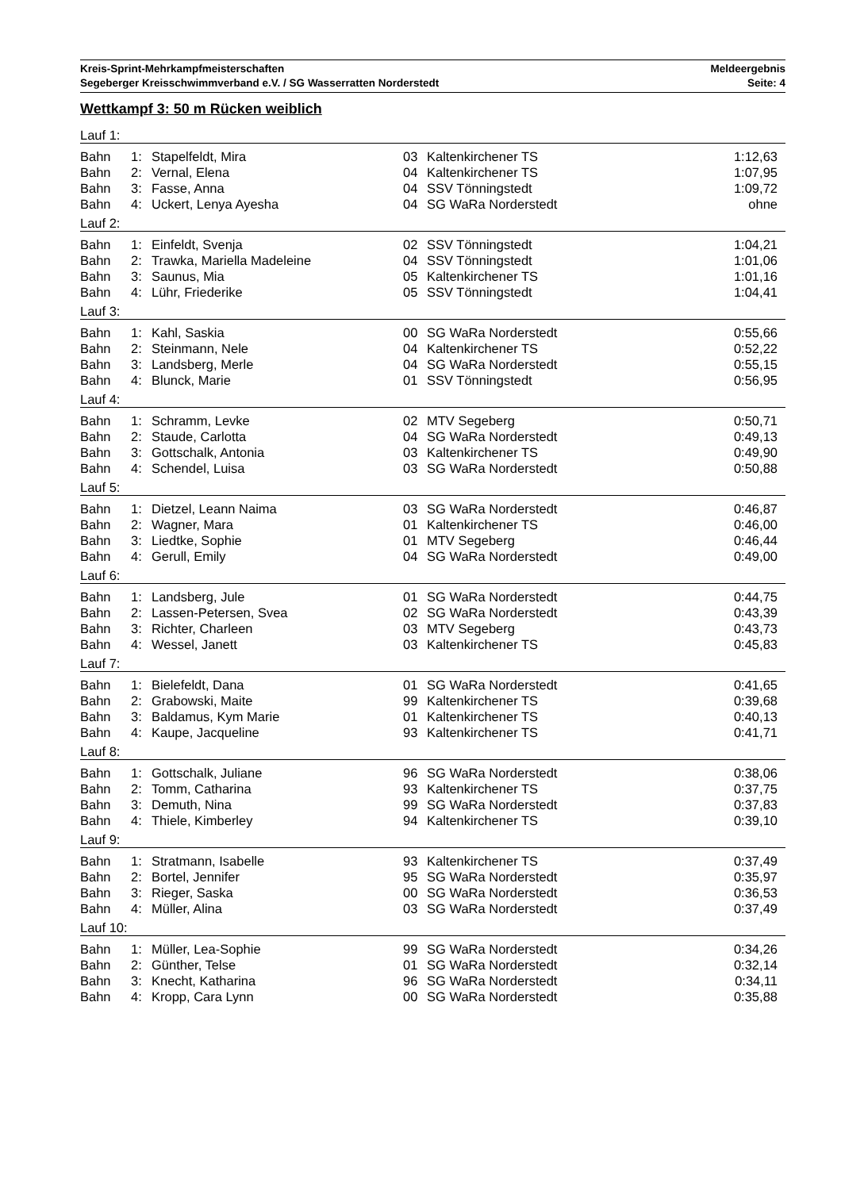Kreis-Sprint-Mehrkampfmeisterschaften Meldeergebnis
Segeberger Kreisschwimmverband e.V. / SG Wasserratten Norderstedt Seite: 4
Wettkampf 3: 50 m Rücken weiblich
| Lauf 1: | | | | | |
| Bahn | 1: | Stapelfeldt, Mira | 03 | Kaltenkirchener TS | 1:12,63 |
| Bahn | 2: | Vernal, Elena | 04 | Kaltenkirchener TS | 1:07,95 |
| Bahn | 3: | Fasse, Anna | 04 | SSV Tönningstedt | 1:09,72 |
| Bahn | 4: | Uckert, Lenya Ayesha | 04 | SG WaRa Norderstedt | ohne |
| Lauf 2: | | | | | |
| Bahn | 1: | Einfeldt, Svenja | 02 | SSV Tönningstedt | 1:04,21 |
| Bahn | 2: | Trawka, Mariella Madeleine | 04 | SSV Tönningstedt | 1:01,06 |
| Bahn | 3: | Saunus, Mia | 05 | Kaltenkirchener TS | 1:01,16 |
| Bahn | 4: | Lühr, Friederike | 05 | SSV Tönningstedt | 1:04,41 |
| Lauf 3: | | | | | |
| Bahn | 1: | Kahl, Saskia | 00 | SG WaRa Norderstedt | 0:55,66 |
| Bahn | 2: | Steinmann, Nele | 04 | Kaltenkirchener TS | 0:52,22 |
| Bahn | 3: | Landsberg, Merle | 04 | SG WaRa Norderstedt | 0:55,15 |
| Bahn | 4: | Blunck, Marie | 01 | SSV Tönningstedt | 0:56,95 |
| Lauf 4: | | | | | |
| Bahn | 1: | Schramm, Levke | 02 | MTV Segeberg | 0:50,71 |
| Bahn | 2: | Staude, Carlotta | 04 | SG WaRa Norderstedt | 0:49,13 |
| Bahn | 3: | Gottschalk, Antonia | 03 | Kaltenkirchener TS | 0:49,90 |
| Bahn | 4: | Schendel, Luisa | 03 | SG WaRa Norderstedt | 0:50,88 |
| Lauf 5: | | | | | |
| Bahn | 1: | Dietzel, Leann Naima | 03 | SG WaRa Norderstedt | 0:46,87 |
| Bahn | 2: | Wagner, Mara | 01 | Kaltenkirchener TS | 0:46,00 |
| Bahn | 3: | Liedtke, Sophie | 01 | MTV Segeberg | 0:46,44 |
| Bahn | 4: | Gerull, Emily | 04 | SG WaRa Norderstedt | 0:49,00 |
| Lauf 6: | | | | | |
| Bahn | 1: | Landsberg, Jule | 01 | SG WaRa Norderstedt | 0:44,75 |
| Bahn | 2: | Lassen-Petersen, Svea | 02 | SG WaRa Norderstedt | 0:43,39 |
| Bahn | 3: | Richter, Charleen | 03 | MTV Segeberg | 0:43,73 |
| Bahn | 4: | Wessel, Janett | 03 | Kaltenkirchener TS | 0:45,83 |
| Lauf 7: | | | | | |
| Bahn | 1: | Bielefeldt, Dana | 01 | SG WaRa Norderstedt | 0:41,65 |
| Bahn | 2: | Grabowski, Maite | 99 | Kaltenkirchener TS | 0:39,68 |
| Bahn | 3: | Baldamus, Kym Marie | 01 | Kaltenkirchener TS | 0:40,13 |
| Bahn | 4: | Kaupe, Jacqueline | 93 | Kaltenkirchener TS | 0:41,71 |
| Lauf 8: | | | | | |
| Bahn | 1: | Gottschalk, Juliane | 96 | SG WaRa Norderstedt | 0:38,06 |
| Bahn | 2: | Tomm, Catharina | 93 | Kaltenkirchener TS | 0:37,75 |
| Bahn | 3: | Demuth, Nina | 99 | SG WaRa Norderstedt | 0:37,83 |
| Bahn | 4: | Thiele, Kimberley | 94 | Kaltenkirchener TS | 0:39,10 |
| Lauf 9: | | | | | |
| Bahn | 1: | Stratmann, Isabelle | 93 | Kaltenkirchener TS | 0:37,49 |
| Bahn | 2: | Bortel, Jennifer | 95 | SG WaRa Norderstedt | 0:35,97 |
| Bahn | 3: | Rieger, Saska | 00 | SG WaRa Norderstedt | 0:36,53 |
| Bahn | 4: | Müller, Alina | 03 | SG WaRa Norderstedt | 0:37,49 |
| Lauf 10: | | | | | |
| Bahn | 1: | Müller, Lea-Sophie | 99 | SG WaRa Norderstedt | 0:34,26 |
| Bahn | 2: | Günther, Telse | 01 | SG WaRa Norderstedt | 0:32,14 |
| Bahn | 3: | Knecht, Katharina | 96 | SG WaRa Norderstedt | 0:34,11 |
| Bahn | 4: | Kropp, Cara Lynn | 00 | SG WaRa Norderstedt | 0:35,88 |